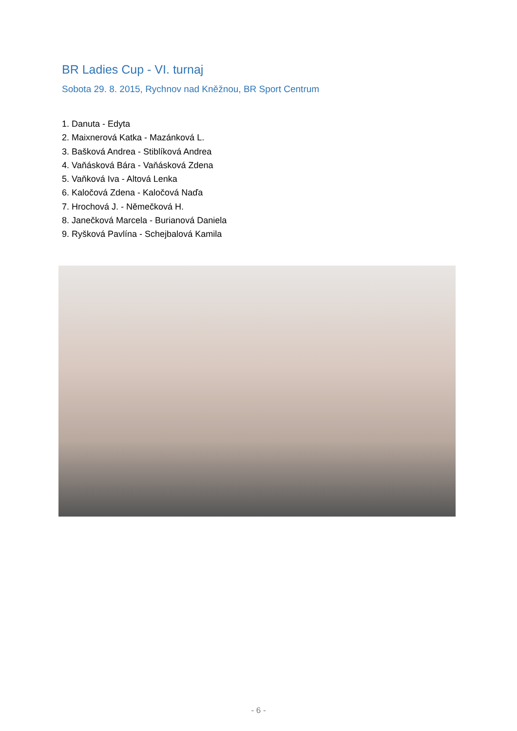BR Ladies Cup - VI. turnaj
Sobota 29. 8. 2015, Rychnov nad Kněžnou, BR Sport Centrum
1. Danuta - Edyta
2. Maixnerová Katka - Mazánková L.
3. Bašková Andrea - Stiblíková Andrea
4. Vaňásková Bára - Vaňásková Zdena
5. Vaňková Iva - Altová Lenka
6. Kaločová Zdena - Kaločová Naďa
7. Hrochová J. - Němečková H.
8. Janečková Marcela - Burianová Daniela
9. Ryšková Pavlína - Schejbalová Kamila
- 6 -